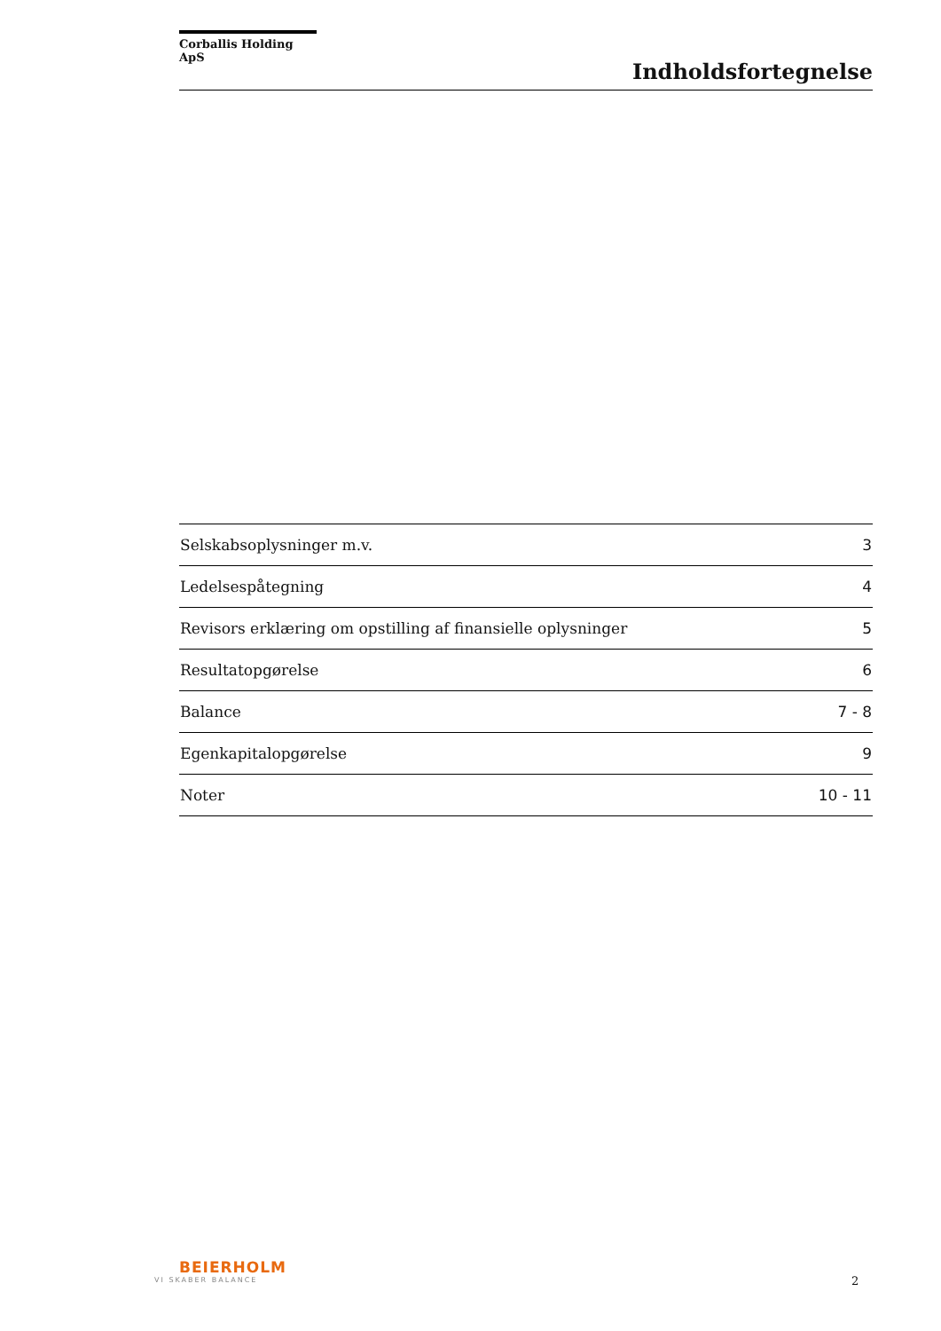Corballis Holding ApS
Indholdsfortegnelse
| Selskabsoplysninger m.v. | 3 |
| Ledelsespåtegning | 4 |
| Revisors erklæring om opstilling af finansielle oplysninger | 5 |
| Resultatopgørelse | 6 |
| Balance | 7 - 8 |
| Egenkapitalopgørelse | 9 |
| Noter | 10 - 11 |
BEIERHOLM
VI SKABER BALANCE
2